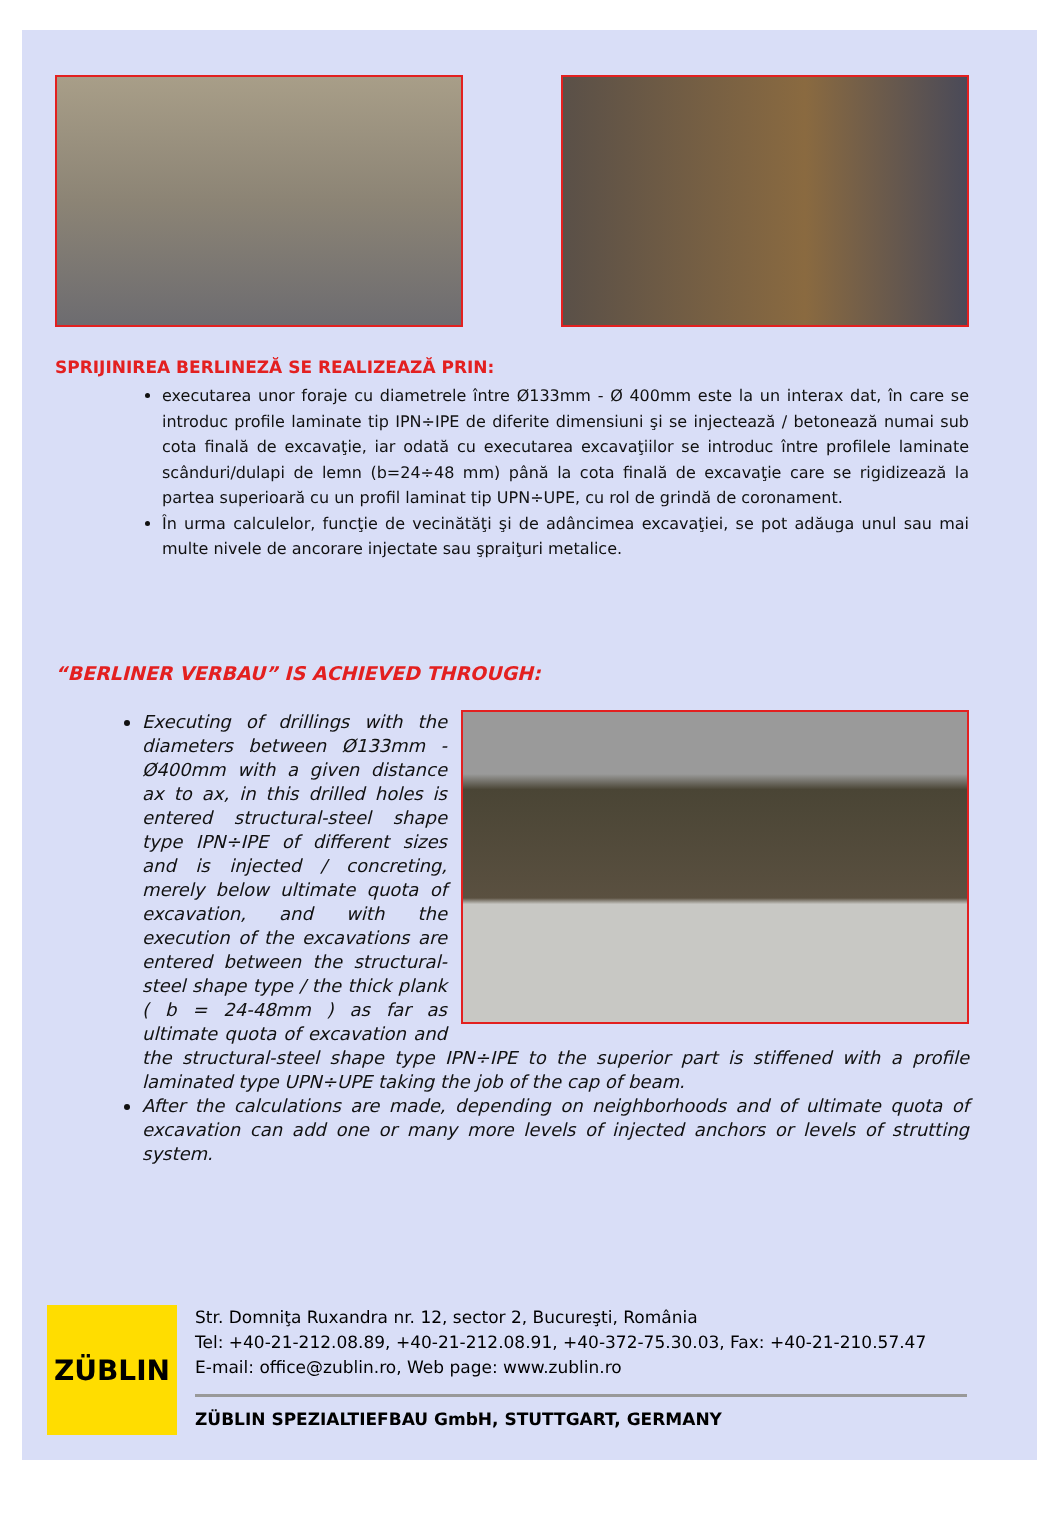SPRIJINIREA BERLINEZĂ SE REALIZEAZĂ PRIN:
executarea unor foraje cu diametrele între Ø133mm - Ø 400mm este la un interax dat, în care se introduc profile laminate tip IPN÷IPE de diferite dimensiuni şi se injectează / betonează numai sub cota finală de excavaţie, iar odată cu executarea excavaţiilor se introduc între profilele laminate scânduri/dulapi de lemn (b=24÷48 mm) până la cota finală de excavaţie care se rigidizează la partea superioară cu un profil laminat tip UPN÷UPE, cu rol de grindă de coronament.
În urma calculelor, funcţie de vecinătăţi şi de adâncimea excavaţiei, se pot adăuga unul sau mai multe nivele de ancorare injectate sau şpraiţuri metalice.
“BERLINER VERBAU” IS ACHIEVED THROUGH:
Executing of drillings with the diameters between Ø133mm - Ø400mm with a given distance ax to ax, in this drilled holes is entered structural-steel shape type IPN÷IPE of different sizes and is injected / concreting, merely below ultimate quota of excavation, and with the execution of the excavations are entered between the structural-steel shape type / the thick plank ( b = 24-48mm ) as far as ultimate quota of excavation and the structural-steel shape type IPN÷IPE to the superior part is stiffened with a profile laminated type UPN÷UPE taking the job of the cap of beam.
After the calculations are made, depending on neighborhoods and of ultimate quota of excavation can add one or many more levels of injected anchors or levels of strutting system.
ZÜBLIN
Str. Domniţa Ruxandra nr. 12, sector 2, Bucureşti, România
Tel: +40-21-212.08.89, +40-21-212.08.91, +40-372-75.30.03, Fax: +40-21-210.57.47
E-mail: office@zublin.ro, Web page: www.zublin.ro
ZÜBLIN SPEZIALTIEFBAU GmbH, STUTTGART, GERMANY